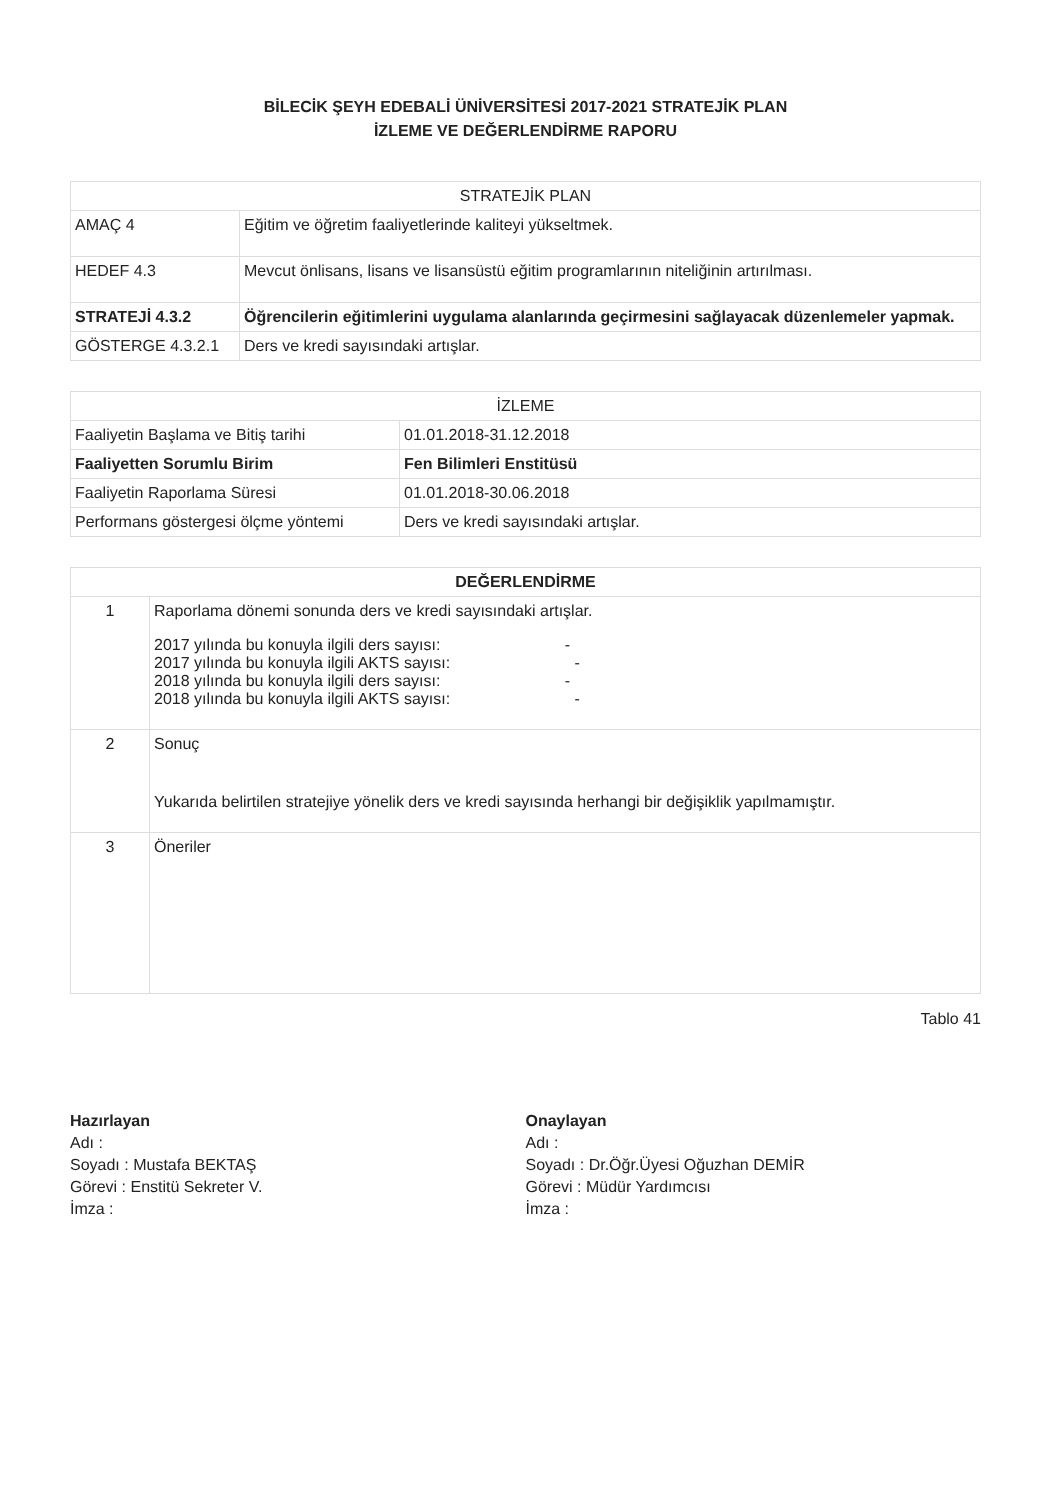BİLECİK ŞEYH EDEBALİ ÜNİVERSİTESİ 2017-2021 STRATEJİK PLAN
İZLEME VE DEĞERLENDİRME RAPORU
| STRATEJİK PLAN | |
| --- | --- |
| AMAÇ 4 | Eğitim ve öğretim faaliyetlerinde kaliteyi yükseltmek. |
| HEDEF 4.3 | Mevcut önlisans, lisans ve lisansüstü eğitim programlarının niteliğinin artırılması. |
| STRATEJİ 4.3.2 | Öğrencilerin eğitimlerini uygulama alanlarında geçirmesini sağlayacak düzenlemeler yapmak. |
| GÖSTERGE 4.3.2.1 | Ders ve kredi sayısındaki artışlar. |
| İZLEME | |
| --- | --- |
| Faaliyetin Başlama ve Bitiş tarihi | 01.01.2018-31.12.2018 |
| Faaliyetten Sorumlu Birim | Fen Bilimleri Enstitüsü |
| Faaliyetin Raporlama Süresi | 01.01.2018-30.06.2018 |
| Performans göstergesi ölçme yöntemi | Ders ve kredi sayısındaki artışlar. |
| DEĞERLENDİRME | |
| --- | --- |
| 1 | Raporlama dönemi sonunda ders ve kredi sayısındaki artışlar. 2017 yılında bu konuyla ilgili ders sayısı: - 2017 yılında bu konuyla ilgili AKTS sayısı: - 2018 yılında bu konuyla ilgili ders sayısı: - 2018 yılında bu konuyla ilgili AKTS sayısı: - |
| 2 | Sonuç Yukarıda belirtilen stratejiye yönelik ders ve kredi sayısında herhangi bir değişiklik yapılmamıştır. |
| 3 | Öneriler |
Tablo 41
Hazırlayan
Adı :
Soyadı : Mustafa BEKTAŞ
Görevi : Enstitü Sekreter V.
İmza :
Onaylayan
Adı :
Soyadı : Dr.Öğr.Üyesi Oğuzhan DEMİR
Görevi : Müdür Yardımcısı
İmza :